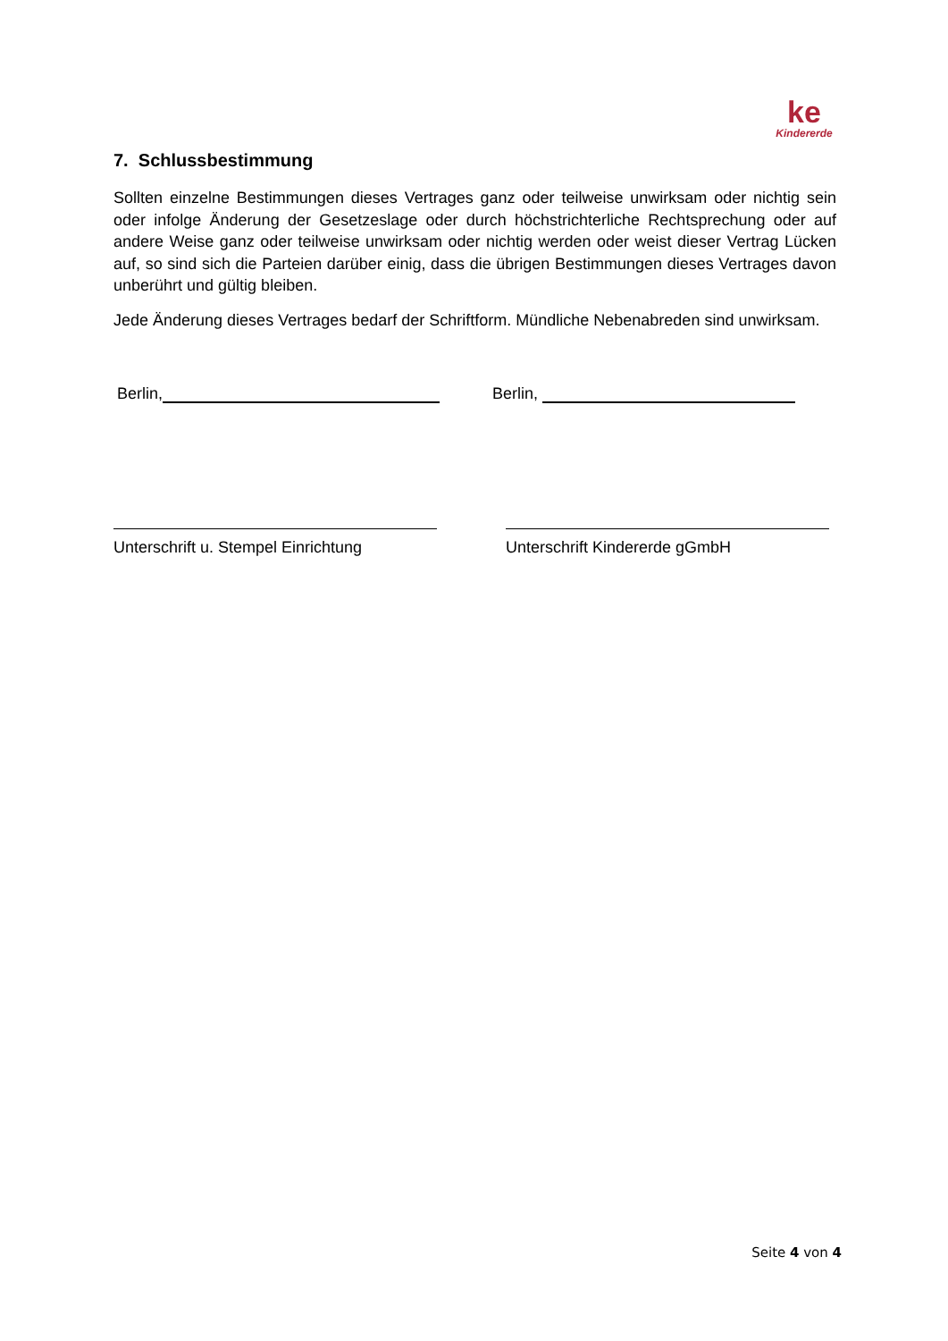ke
Kindererde
7. Schlussbestimmung
Sollten einzelne Bestimmungen dieses Vertrages ganz oder teilweise unwirksam oder nichtig sein oder infolge Änderung der Gesetzeslage oder durch höchstrichterliche Rechtsprechung oder auf andere Weise ganz oder teilweise unwirksam oder nichtig werden oder weist dieser Vertrag Lücken auf, so sind sich die Parteien darüber einig, dass die übrigen Bestimmungen dieses Vertrages davon unberührt und gültig bleiben.
Jede Änderung dieses Vertrages bedarf der Schriftform. Mündliche Nebenabreden sind unwirksam.
Berlin, Berlin,
Unterschrift u. Stempel Einrichtung
Unterschrift Kindererde gGmbH
Seite 4 von 4